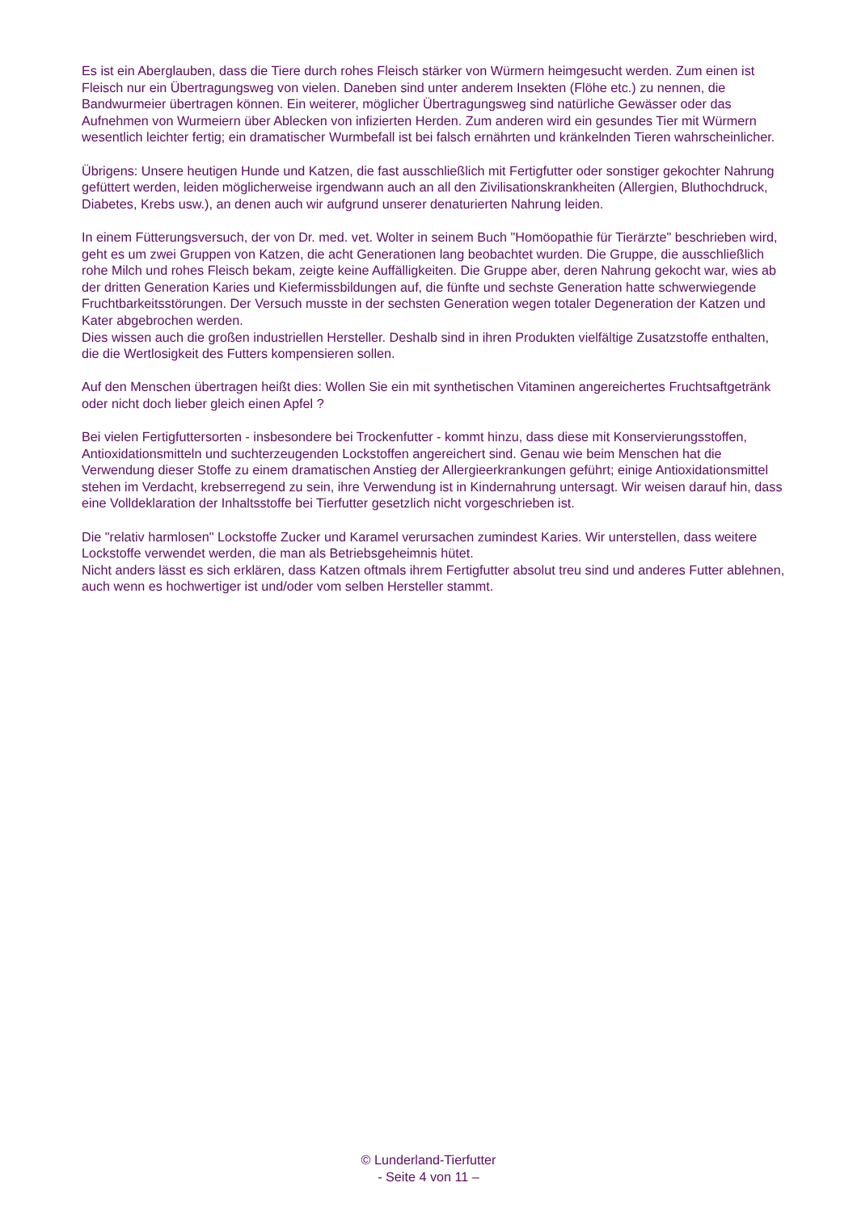Es ist ein Aberglauben, dass die Tiere durch rohes Fleisch stärker von Würmern heimgesucht werden. Zum einen ist Fleisch nur ein Übertragungsweg von vielen. Daneben sind unter anderem Insekten (Flöhe etc.) zu nennen, die Bandwurmeier übertragen können. Ein weiterer, möglicher Übertragungsweg sind natürliche Gewässer oder das Aufnehmen von Wurmeiern über Ablecken von infizierten Herden. Zum anderen wird ein gesundes Tier mit Würmern wesentlich leichter fertig; ein dramatischer Wurmbefall ist bei falsch ernährten und kränkelnden Tieren wahrscheinlicher.
Übrigens: Unsere heutigen Hunde und Katzen, die fast ausschließlich mit Fertigfutter oder sonstiger gekochter Nahrung gefüttert werden, leiden möglicherweise irgendwann auch an all den Zivilisationskrankheiten (Allergien, Bluthochdruck, Diabetes, Krebs usw.), an denen auch wir aufgrund unserer denaturierten Nahrung leiden.
In einem Fütterungsversuch, der von Dr. med. vet. Wolter in seinem Buch "Homöopathie für Tierärzte" beschrieben wird, geht es um zwei Gruppen von Katzen, die acht Generationen lang beobachtet wurden. Die Gruppe, die ausschließlich rohe Milch und rohes Fleisch bekam, zeigte keine Auffälligkeiten. Die Gruppe aber, deren Nahrung gekocht war, wies ab der dritten Generation Karies und Kiefermissbildungen auf, die fünfte und sechste Generation hatte schwerwiegende Fruchtbarkeitsstörungen. Der Versuch musste in der sechsten Generation wegen totaler Degeneration der Katzen und Kater abgebrochen werden.
Dies wissen auch die großen industriellen Hersteller. Deshalb sind in ihren Produkten vielfältige Zusatzstoffe enthalten, die die Wertlosigkeit des Futters kompensieren sollen.
Auf den Menschen übertragen heißt dies: Wollen Sie ein mit synthetischen Vitaminen angereichertes Fruchtsaftgetränk oder nicht doch lieber gleich einen Apfel ?
Bei vielen Fertigfuttersorten - insbesondere bei Trockenfutter - kommt hinzu, dass diese mit Konservierungsstoffen, Antioxidationsmitteln und suchterzeugenden Lockstoffen angereichert sind. Genau wie beim Menschen hat die Verwendung dieser Stoffe zu einem dramatischen Anstieg der Allergieerkrankungen geführt; einige Antioxidationsmittel stehen im Verdacht, krebserregend zu sein, ihre Verwendung ist in Kindernahrung untersagt. Wir weisen darauf hin, dass eine Volldeklaration der Inhaltsstoffe bei Tierfutter gesetzlich nicht vorgeschrieben ist.
Die "relativ harmlosen" Lockstoffe Zucker und Karamel verursachen zumindest Karies. Wir unterstellen, dass weitere Lockstoffe verwendet werden, die man als Betriebsgeheimnis hütet.
Nicht anders lässt es sich erklären, dass Katzen oftmals ihrem Fertigfutter absolut treu sind und anderes Futter ablehnen, auch wenn es hochwertiger ist und/oder vom selben Hersteller stammt.
© Lunderland-Tierfutter
- Seite 4 von 11 –